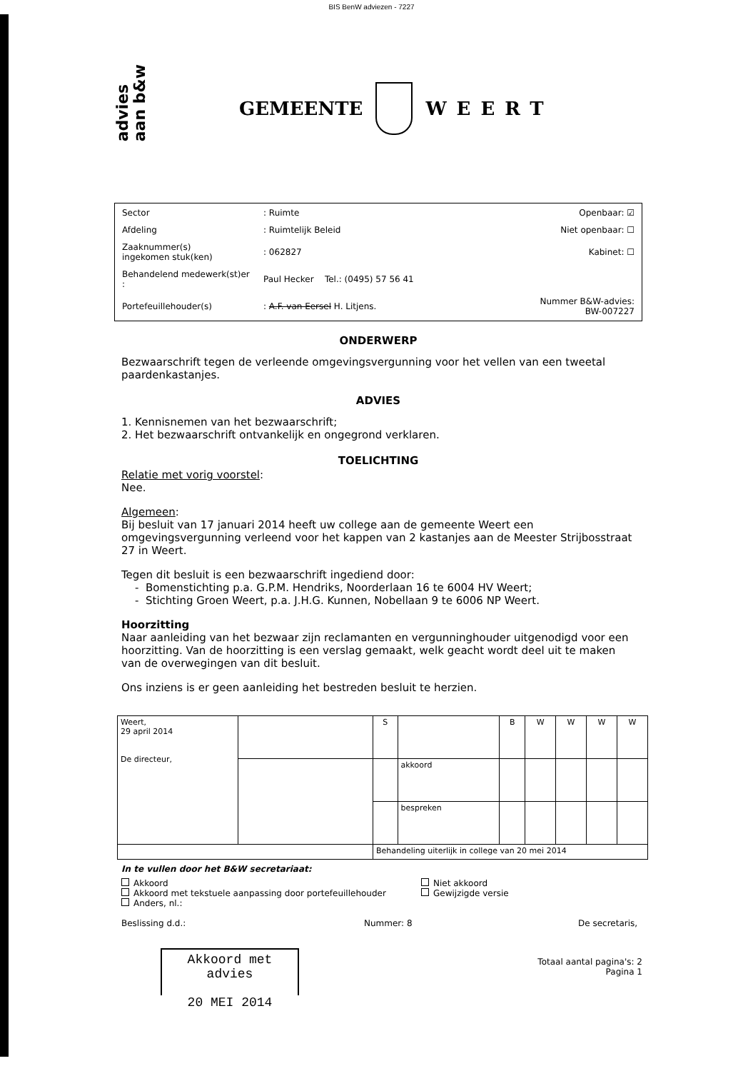BIS BenW adviezen - 7227
advies
aan b&w
GEMEENTE WEERT
| Sector | : Ruimte | Openbaar: ☑ |
| Afdeling | : Ruimtelijk Beleid | Niet openbaar: ☐ |
| Zaaknummer(s) ingekomen stuk(ken) | : 062827 | Kabinet: ☐ |
| Behandelend medewerk(st)er : | Paul Hecker Tel.: (0495) 57 56 41 | |
| Portefeuillehouder(s) | : A.F. van Eersel H. Litjens. | Nummer B&W-advies: BW-007227 |
ONDERWERP
Bezwaarschrift tegen de verleende omgevingsvergunning voor het vellen van een tweetal paardenkastanjes.
ADVIES
1. Kennisnemen van het bezwaarschrift;
2. Het bezwaarschrift ontvankelijk en ongegrond verklaren.
TOELICHTING
Relatie met vorig voorstel:
Nee.
Algemeen:
Bij besluit van 17 januari 2014 heeft uw college aan de gemeente Weert een omgevingsvergunning verleend voor het kappen van 2 kastanjes aan de Meester Strijbosstraat 27 in Weert.
Tegen dit besluit is een bezwaarschrift ingediend door:
- Bomenstichting p.a. G.P.M. Hendriks, Noorderlaan 16 te 6004 HV Weert;
- Stichting Groen Weert, p.a. J.H.G. Kunnen, Nobellaan 9 te 6006 NP Weert.
Hoorzitting
Naar aanleiding van het bezwaar zijn reclamanten en vergunninghouder uitgenodigd voor een hoorzitting. Van de hoorzitting is een verslag gemaakt, welk geacht wordt deel uit te maken van de overwegingen van dit besluit.
Ons inziens is er geen aanleiding het bestreden besluit te herzien.
| Weert, 29 april 2014 De directeur, | | S | | B | W | W | W | W |
| | | | akkoord | | | | | |
| | | | bespreken | | | | | |
| | | Behandeling uiterlijk in college van 20 mei 2014 | | | | | | |
In te vullen door het B&W secretariaat:
Akkoord
Akkoord met tekstuele aanpassing door portefeuillehouder
Anders, nl.:
Niet akkoord
Gewijzigde versie
Beslissing d.d.: Nummer: 8 De secretaris,
Totaal aantal pagina's: 2
Pagina 1
Akkoord met advies
20 MEI 2014